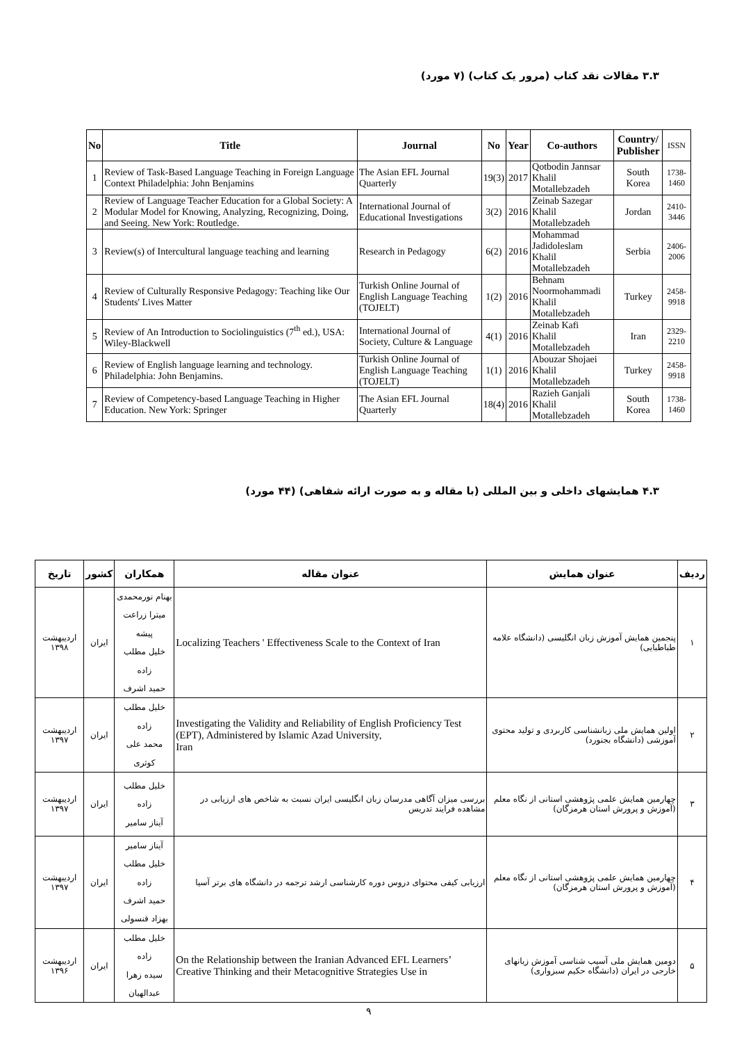۳.۳ مقالات نقد کتاب (مرور یک کتاب) (۷ مورد)
| No | Title | Journal | No | Year | Co-authors | Country/ Publisher | ISSN |
| --- | --- | --- | --- | --- | --- | --- | --- |
| 1 | Review of Task-Based Language Teaching in Foreign Language Context Philadelphia: John Benjamins | The Asian EFL Journal Quarterly | 19(3) | 2017 | Qotbodin Jannsar Khalil Motallebzadeh | South Korea | 1738-1460 |
| 2 | Review of Language Teacher Education for a Global Society: A Modular Model for Knowing, Analyzing, Recognizing, Doing, and Seeing. New York: Routledge. | International Journal of Educational Investigations | 3(2) | 2016 | Zeinab Sazegar Khalil Motallebzadeh | Jordan | 2410-3446 |
| 3 | Review(s) of Intercultural language teaching and learning | Research in Pedagogy | 6(2) | 2016 | Mohammad Jadidoleslam Khalil Motallebzadeh | Serbia | 2406-2006 |
| 4 | Review of Culturally Responsive Pedagogy: Teaching like Our Students' Lives Matter | Turkish Online Journal of English Language Teaching (TOJELT) | 1(2) | 2016 | Behnam Noormohammadi Khalil Motallebzadeh | Turkey | 2458-9918 |
| 5 | Review of An Introduction to Sociolinguistics (7<sup>th</sup> ed.), USA: Wiley-Blackwell | International Journal of Society, Culture & Language | 4(1) | 2016 | Zeinab Kafi Khalil Motallebzadeh | Iran | 2329-2210 |
| 6 | Review of English language learning and technology. Philadelphia: John Benjamins. | Turkish Online Journal of English Language Teaching (TOJELT) | 1(1) | 2016 | Abouzar Shojaei Khalil Motallebzadeh | Turkey | 2458-9918 |
| 7 | Review of Competency-based Language Teaching in Higher Education. New York: Springer | The Asian EFL Journal Quarterly | 18(4) | 2016 | Razieh Ganjali Khalil Motallebzadeh | South Korea | 1738-1460 |
۴.۳ همایشهای داخلی و بین المللی (با مقاله و به صورت ارائه شفاهی) (۴۴ مورد)
| ردیف | عنوان همایش | عنوان مقاله | همکاران | کشور | تاریخ |
| --- | --- | --- | --- | --- | --- |
| ۱ | پنجمین همایش آموزش زبان انگلیسی (دانشگاه علامه طباطبایی) | Localizing Teachers ' Effectiveness Scale to the Context of Iran | بهنام نورمحمدی میترا زراعت پیشه خلیل مطلب زاده حمید اشرف | ایران | اردیبهشت ۱۳۹۸ |
| ۲ | اولین همایش ملی زبانشناسی کاربردی و تولید محتوی آموزشی (دانشگاه بجنورد) | Investigating the Validity and Reliability of English Proficiency Test (EPT), Administered by Islamic Azad University, Iran | خلیل مطلب زاده محمد علی کوثری | ایران | اردیبهشت ۱۳۹۷ |
| ۳ | چهارمین همایش علمی پژوهشی استانی از نگاه معلم (آموزش و پرورش استان هرمزگان) | بررسی میزان آگاهی مدرسان زبان انگلیسی ایران نسبت به شاخص های ارزیابی در مشاهده فرایند تدریس | خلیل مطلب زاده آیناز سامیر | ایران | اردیبهشت ۱۳۹۷ |
| ۴ | چهارمین همایش علمی پژوهشی استانی از نگاه معلم (آموزش و پرورش استان هرمزگان) | ارزیابی کیفی محتوای دروس دوره کارشناسی ارشد ترجمه در دانشگاه های برتر آسیا | آیناز سامیر خلیل مطلب زاده حمید اشرف بهزاد قنسولی | ایران | اردیبهشت ۱۳۹۷ |
| ۵ | دومین همایش ملی آسیب شناسی آموزش زبانهای خارجی در ایران (دانشگاه حکیم سبزواری) | On the Relationship between the Iranian Advanced EFL Learners’ Creative Thinking and their Metacognitive Strategies Use in | خلیل مطلب زاده سیده زهرا عبدالهیان | ایران | اردیبهشت ۱۳۹۶ |
۹